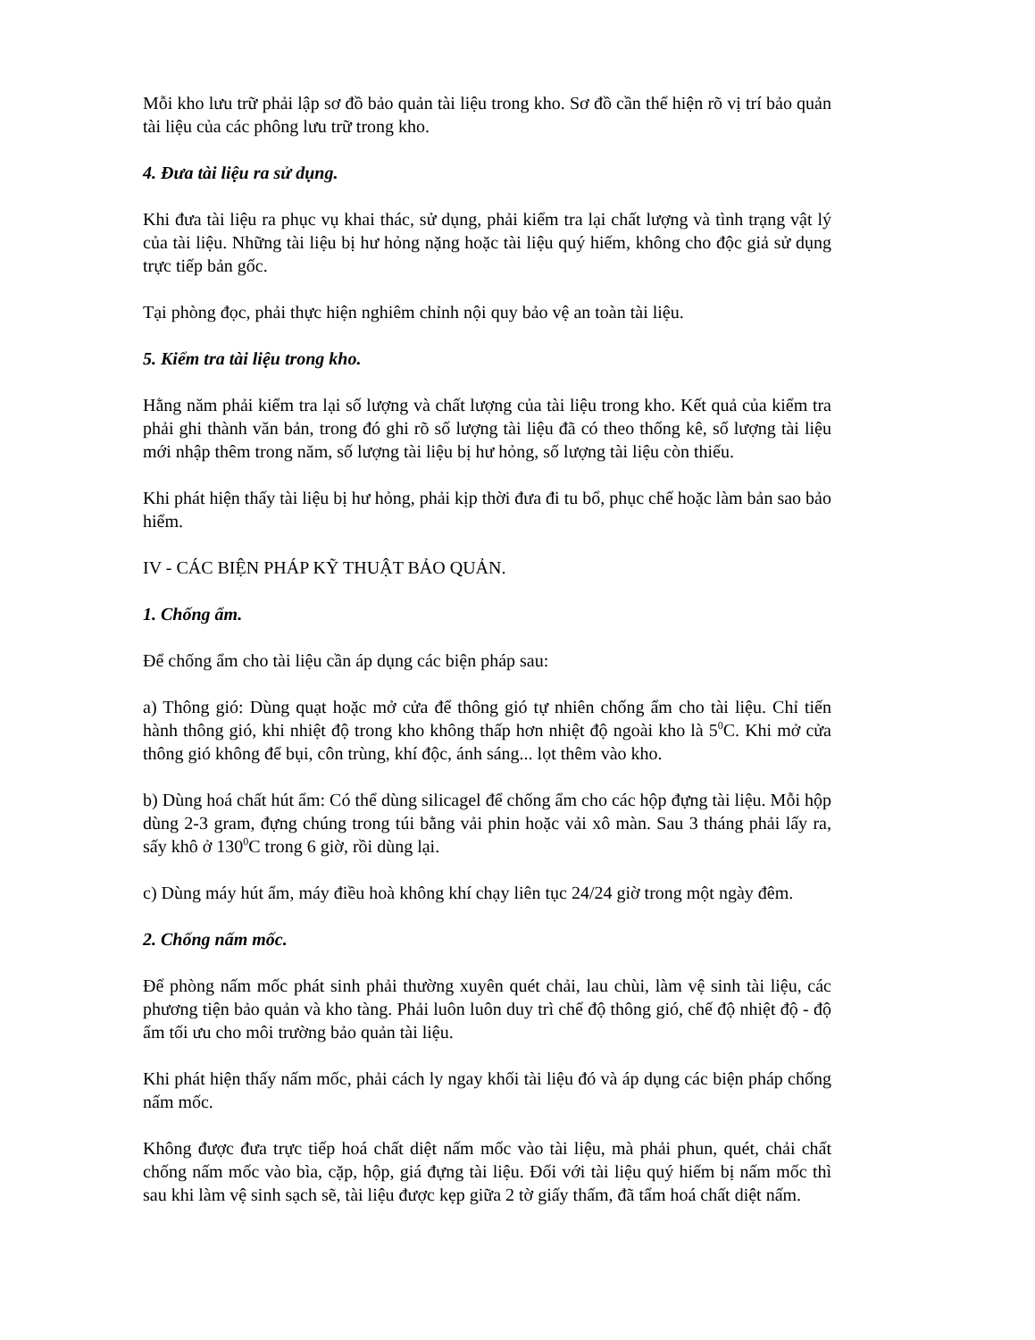Mỗi kho lưu trữ phải lập sơ đồ bảo quản tài liệu trong kho. Sơ đồ cần thể hiện rõ vị trí bảo quản tài liệu của các phông lưu trữ trong kho.
4. Đưa tài liệu ra sử dụng.
Khi đưa tài liệu ra phục vụ khai thác, sử dụng, phải kiểm tra lại chất lượng và tình trạng vật lý của tài liệu. Những tài liệu bị hư hỏng nặng hoặc tài liệu quý hiếm, không cho độc giả sử dụng trực tiếp bản gốc.
Tại phòng đọc, phải thực hiện nghiêm chỉnh nội quy bảo vệ an toàn tài liệu.
5. Kiểm tra tài liệu trong kho.
Hằng năm phải kiểm tra lại số lượng và chất lượng của tài liệu trong kho. Kết quả của kiểm tra phải ghi thành văn bản, trong đó ghi rõ số lượng tài liệu đã có theo thống kê, số lượng tài liệu mới nhập thêm trong năm, số lượng tài liệu bị hư hỏng, số lượng tài liệu còn thiếu.
Khi phát hiện thấy tài liệu bị hư hỏng, phải kịp thời đưa đi tu bổ, phục chế hoặc làm bản sao bảo hiểm.
IV - CÁC BIỆN PHÁP KỸ THUẬT BẢO QUẢN.
1. Chống ẩm.
Để chống ẩm cho tài liệu cần áp dụng các biện pháp sau:
a) Thông gió: Dùng quạt hoặc mở cửa để thông gió tự nhiên chống ẩm cho tài liệu. Chỉ tiến hành thông gió, khi nhiệt độ trong kho không thấp hơn nhiệt độ ngoài kho là 5<sup>0</sup>C. Khi mở cửa thông gió không để bụi, côn trùng, khí độc, ánh sáng... lọt thêm vào kho.
b) Dùng hoá chất hút ẩm: Có thể dùng silicagel để chống ẩm cho các hộp đựng tài liệu. Mỗi hộp dùng 2-3 gram, đựng chúng trong túi bằng vải phin hoặc vải xô màn. Sau 3 tháng phải lấy ra, sấy khô ở 130<sup>0</sup>C trong 6 giờ, rồi dùng lại.
c) Dùng máy hút ẩm, máy điều hoà không khí chạy liên tục 24/24 giờ trong một ngày đêm.
2. Chống nấm mốc.
Để phòng nấm mốc phát sinh phải thường xuyên quét chải, lau chùi, làm vệ sinh tài liệu, các phương tiện bảo quản và kho tàng. Phải luôn luôn duy trì chế độ thông gió, chế độ nhiệt độ - độ ẩm tối ưu cho môi trường bảo quản tài liệu.
Khi phát hiện thấy nấm mốc, phải cách ly ngay khối tài liệu đó và áp dụng các biện pháp chống nấm mốc.
Không được đưa trực tiếp hoá chất diệt nấm mốc vào tài liệu, mà phải phun, quét, chải chất chống nấm mốc vào bìa, cặp, hộp, giá đựng tài liệu. Đối với tài liệu quý hiếm bị nấm mốc thì sau khi làm vệ sinh sạch sẽ, tài liệu được kẹp giữa 2 tờ giấy thấm, đã tẩm hoá chất diệt nấm.